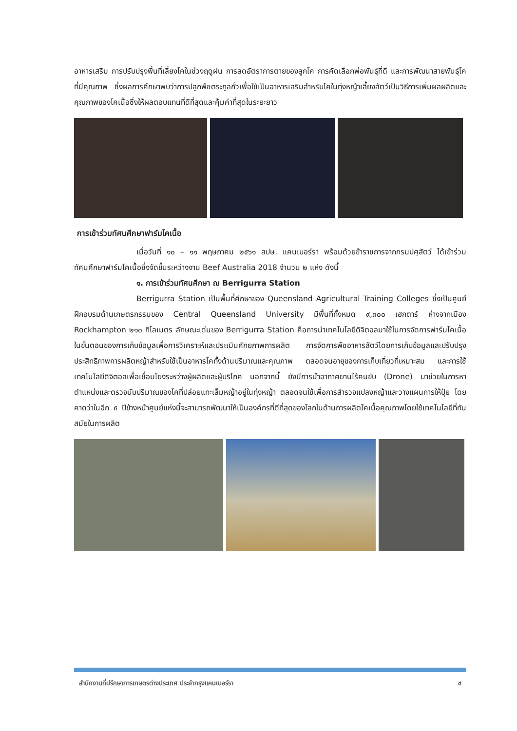อาหารเสริม การปรับปรุงพื้นที่เลี้ยงโคในช่วงฤดูฝน การลดอัตราการตายของลูกโค การคัดเลือกพ่อพันธุ์ที่ดี และการพัฒนาสายพันธุ์โคที่มีคุณภาพ ซึ่งผลการศึกษาพบว่าการปลูกพืชตระกูลถั่วเพื่อใช้เป็นอาหารเสริมสำหรับโคในทุ่งหญ้าเลี้ยงสัตว์เป็นวิธีการเพิ่มผลผลิตและคุณภาพของโคเนื้อซึ่งให้ผลตอบแทนที่ดีที่สุดและคุ้มค่าที่สุดในระยะยาว
การเข้าร่วมทัศนศึกษาฟาร์มโคเนื้อ
เมื่อวันที่ ๑๐ – ๑๑ พฤษภาคม ๒๕๖๑ สปษ. แคนเบอร์รา พร้อมด้วยข้าราชการจากกรมปศุสัตว์ ได้เข้าร่วมทัศนศึกษาฟาร์มโคเนื้อซึ่งจัดขึ้นระหว่างงาน Beef Australia 2018 จำนวน ๒ แห่ง ดังนี้
๑. การเข้าร่วมทัศนศึกษา ณ Berrigurra Station
Berrigurra Station เป็นพื้นที่ศึกษาของ Queensland Agricultural Training Colleges ซึ่งเป็นศูนย์ฝึกอบรมด้านเกษตรกรรมของ Central Queensland University มีพื้นที่ทั้งหมด ๙,๓๐๐ เฮกตาร์ ห่างจากเมือง Rockhampton ๒๑๐ กิโลเมตร ลักษณะเด่นของ Berrigurra Station คือการนำเทคโนโลยีดิจิตอลมาใช้ในการจัดการฟาร์มโคเนื้อ ในขั้นตอนของการเก็บข้อมูลเพื่อการวิเคราะห์และประเมินศักยภาพการผลิต การจัดการพืชอาหารสัตว์โดยการเก็บข้อมูลและปรับปรุงประสิทธิภาพการผลิตหญ้าสำหรับใช้เป็นอาหารโคทั้งด้านปริมาณและคุณภาพ ตลอดจนอายุของการเก็บเกี่ยวที่เหมาะสม และการใช้เทคโนโลยีดิจิตอลเพื่อเชื่อมโยงระหว่างผู้ผลิตและผู้บริโภค นอกจากนี้ ยังมีการนำอากาศยานไร้คนขับ (Drone) มาช่วยในการหาตำแหน่งและตรวจนับปริมาณของโคที่ปล่อยแทะเล็มหญ้าอยู่ในทุ่งหญ้า ตลอดจนใช้เพื่อการสำรวจแปลงหญ้าและวางแผนการให้ปุ๋ย โดยคาดว่าในอีก ๕ ปีข้างหน้าศูนย์แห่งนี้จะสามารถพัฒนาให้เป็นองค์กรที่ดีที่สุดของโลกในด้านการผลิตโคเนื้อคุณภาพโดยใช้เทคโนโลยีที่ทันสมัยในการผลิต
สำนักงานที่ปรึกษาการเกษตรต่างประเทศ ประจำกรุงแคนเบอร์รา ๔